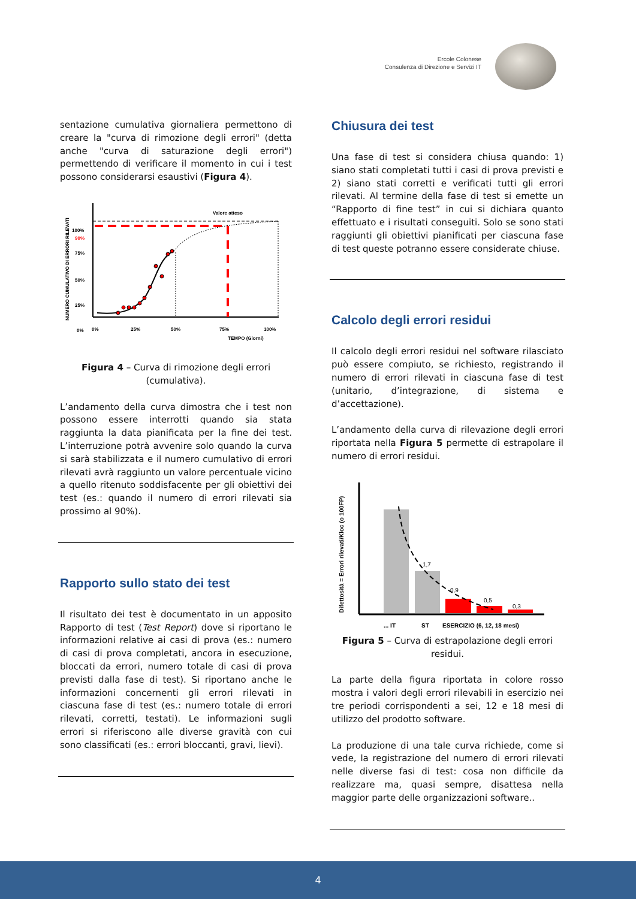Ercole Colonese
Consulenza di Direzione e Servizi IT
sentazione cumulativa giornaliera permettono di creare la "curva di rimozione degli errori" (detta anche "curva di saturazione degli errori") permettendo di verificare il momento in cui i test possono considerarsi esaustivi (Figura 4).
NUMERO CUMULATIVO DI ERRORI RILEVATI
100%
90%
75%
50%
25%
0%
0%
25%
50%
75%
100%
TEMPO (Giorni)
Valore atteso
Figura 4 – Curva di rimozione degli errori (cumulativa).
L’andamento della curva dimostra che i test non possono essere interrotti quando sia stata raggiunta la data pianificata per la fine dei test. L’interruzione potrà avvenire solo quando la curva si sarà stabilizzata e il numero cumulativo di errori rilevati avrà raggiunto un valore percentuale vicino a quello ritenuto soddisfacente per gli obiettivi dei test (es.: quando il numero di errori rilevati sia prossimo al 90%).
Rapporto sullo stato dei test
Il risultato dei test è documentato in un apposito Rapporto di test (Test Report) dove si riportano le informazioni relative ai casi di prova (es.: numero di casi di prova completati, ancora in esecuzione, bloccati da errori, numero totale di casi di prova previsti dalla fase di test). Si riportano anche le informazioni concernenti gli errori rilevati in ciascuna fase di test (es.: numero totale di errori rilevati, corretti, testati). Le informazioni sugli errori si riferiscono alle diverse gravità con cui sono classificati (es.: errori bloccanti, gravi, lievi).
Chiusura dei test
Una fase di test si considera chiusa quando: 1) siano stati completati tutti i casi di prova previsti e 2) siano stati corretti e verificati tutti gli errori rilevati. Al termine della fase di test si emette un “Rapporto di fine test” in cui si dichiara quanto effettuato e i risultati conseguiti. Solo se sono stati raggiunti gli obiettivi pianificati per ciascuna fase di test queste potranno essere considerate chiuse.
Calcolo degli errori residui
Il calcolo degli errori residui nel software rilasciato può essere compiuto, se richiesto, registrando il numero di errori rilevati in ciascuna fase di test (unitario, d’integrazione, di sistema e d’accettazione).
L’andamento della curva di rilevazione degli errori riportata nella Figura 5 permette di estrapolare il numero di errori residui.
Difettosità = Errori rilevati/Kloc (o 100FP)
1,7
0,9
0,5
0,3
... IT
ST
ESERCIZIO (6, 12, 18 mesi)
Figura 5 – Curva di estrapolazione degli errori residui.
La parte della figura riportata in colore rosso mostra i valori degli errori rilevabili in esercizio nei tre periodi corrispondenti a sei, 12 e 18 mesi di utilizzo del prodotto software.
La produzione di una tale curva richiede, come si vede, la registrazione del numero di errori rilevati nelle diverse fasi di test: cosa non difficile da realizzare ma, quasi sempre, disattesa nella maggior parte delle organizzazioni software..
4